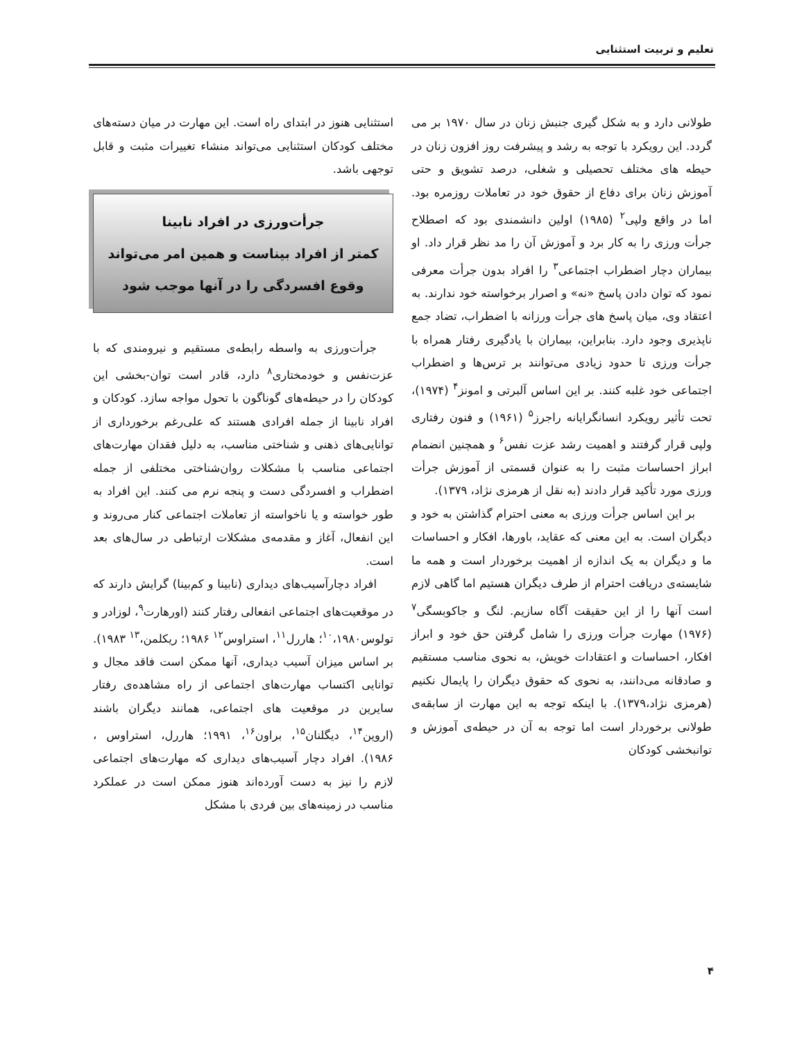تعلیم و تربیت استثنایی
طولانی دارد و به شکل گیری جنبش زنان در سال ۱۹۷۰ بر می گردد. این رویکرد با توجه به رشد و پیشرفت روز افزون زنان در حیطه های مختلف تحصیلی و شغلی، درصد تشویق و حتی آموزش زنان برای دفاع از حقوق خود در تعاملات روزمره بود. اما در واقع ولپی<sup>۲</sup> (۱۹۸۵) اولین دانشمندی بود که اصطلاح جرأت ورزی را به کار برد و آموزش آن را مد نظر قرار داد. او بیماران دچار اضطراب اجتماعی<sup>۳</sup> را افراد بدون جرأت معرفی نمود که توان دادن پاسخ «نه» و اصرار برخواسته خود ندارند. به اعتقاد وی، میان پاسخ های جرأت ورزانه با اضطراب، تضاد جمع ناپذیری وجود دارد. بنابراین، بیماران با یادگیری رفتار همراه با جرأت ورزی تا حدود زیادی می‌توانند بر ترس‌ها و اضطراب اجتماعی خود غلبه کنند. بر این اساس آلبرتی و امونز<sup>۴</sup> (۱۹۷۴)، تحت تأثیر رویکرد انسانگرایانه راجرز<sup>۵</sup> (۱۹۶۱) و فنون رفتاری ولپی قرار گرفتند و اهمیت رشد عزت نفس<sup>۶</sup> و همچنین انضمام ابراز احساسات مثبت را به عنوان قسمتی از آموزش جرأت ورزی مورد تأکید قرار دادند (به نقل از هرمزی نژاد، ۱۳۷۹).
بر این اساس جرأت ورزی به معنی احترام گذاشتن به خود و دیگران است. به این معنی که عقاید، باورها، افکار و احساسات ما و دیگران به یک اندازه از اهمیت برخوردار است و همه ما شایسته‌ی دریافت احترام از طرف دیگران هستیم اما گاهی لازم است آنها را از این حقیقت آگاه سازیم. لنگ و جاکوبسگی<sup>۷</sup> (۱۹۷۶) مهارت جرأت ورزی را شامل گرفتن حق خود و ابراز افکار، احساسات و اعتقادات خویش، به نحوی مناسب مستقیم و صادقانه می‌دانند، به نحوی که حقوق دیگران را پایمال نکنیم (هرمزی نژاد،۱۳۷۹). با اینکه توجه به این مهارت از سابقه‌ی طولانی برخوردار است اما توجه به آن در حیطه‌ی آموزش و توانبخشی کودکان
استثنایی هنوز در ابتدای راه است. این مهارت در میان دسته‌های مختلف کودکان استثنایی می‌تواند منشاء تغییرات مثبت و قابل توجهی باشد.
جرأت‌ورزی در افراد نابینا
کمتر از افراد بیناست و همین امر می‌تواند
وقوع افسردگی را در آنها موجب شود
جرأت‌ورزی به واسطه رابطه‌ی مستقیم و نیرومندی که با عزت‌نفس و خودمختاری<sup>۸</sup> دارد، قادر است توان-بخشی این کودکان را در حیطه‌های گوناگون با تحول مواجه سازد. کودکان و افراد نابینا از جمله افرادی هستند که علی‌رغم برخورداری از توانایی‌های ذهنی و شناختی مناسب، به دلیل فقدان مهارت‌های اجتماعی مناسب با مشکلات روان‌شناختی مختلفی از جمله اضطراب و افسردگی دست و پنجه نرم می کنند. این افراد به طور خواسته و یا ناخواسته از تعاملات اجتماعی کنار می‌روند و این انفعال، آغاز و مقدمه‌ی مشکلات ارتباطی در سال‌های بعد است.
افراد دچارآسیب‌های دیداری (نابینا و کم‌بینا) گرایش دارند که در موقعیت‌های اجتماعی انفعالی رفتار کنند (اورهارت<sup>۹</sup>، لوزادر و تولوس<sup>۱۰</sup>،۱۹۸۰؛ هاررل<sup>۱۱</sup>، استراوس<sup>۱۲</sup> ۱۹۸۶؛ ریکلمن،<sup>۱۳</sup> ۱۹۸۳). بر اساس میزان آسیب دیداری، آنها ممکن است فاقد مجال و توانایی اکتساب مهارت‌های اجتماعی از راه مشاهده‌ی رفتار سایرین در موقعیت های اجتماعی، همانند دیگران باشند (اروین<sup>۱۴</sup>، دیگلنان<sup>۱۵</sup>، براون<sup>۱۶</sup>، ۱۹۹۱؛ هاررل، استراوس ، ۱۹۸۶). افراد دچار آسیب‌های دیداری که مهارت‌های اجتماعی لازم را نیز به دست آورده‌اند هنوز ممکن است در عملکرد مناسب در زمینه‌های بین فردی با مشکل
۴